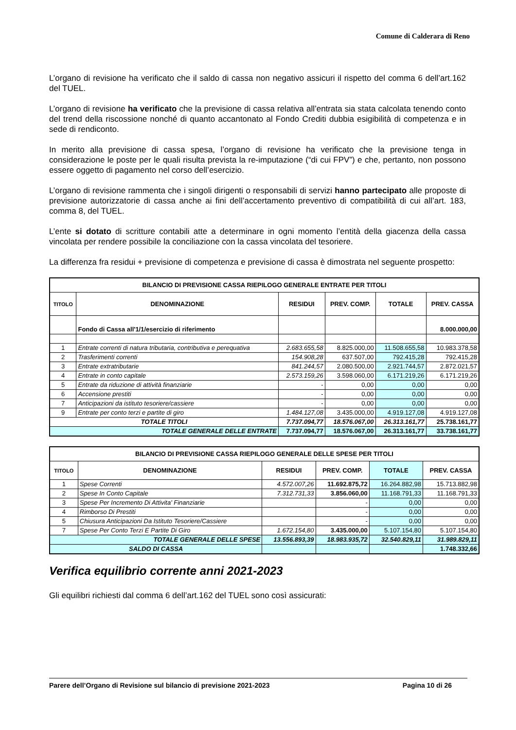Comune di Calderara di Reno
L’organo di revisione ha verificato che il saldo di cassa non negativo assicuri il rispetto del comma 6 dell’art.162 del TUEL.
L’organo di revisione ha verificato che la previsione di cassa relativa all’entrata sia stata calcolata tenendo conto del trend della riscossione nonché di quanto accantonato al Fondo Crediti dubbia esigibilità di competenza e in sede di rendiconto.
In merito alla previsione di cassa spesa, l’organo di revisione ha verificato che la previsione tenga in considerazione le poste per le quali risulta prevista la re-imputazione (“di cui FPV”) e che, pertanto, non possono essere oggetto di pagamento nel corso dell’esercizio.
L’organo di revisione rammenta che i singoli dirigenti o responsabili di servizi hanno partecipato alle proposte di previsione autorizzatorie di cassa anche ai fini dell’accertamento preventivo di compatibilità di cui all’art. 183, comma 8, del TUEL.
L’ente si dotato di scritture contabili atte a determinare in ogni momento l’entità della giacenza della cassa vincolata per rendere possibile la conciliazione con la cassa vincolata del tesoriere.
La differenza fra residui + previsione di competenza e previsione di cassa è dimostrata nel seguente prospetto:
| BILANCIO DI PREVISIONE CASSA RIEPILOGO GENERALE ENTRATE PER TITOLI | | | | | |
| --- | --- | --- | --- | --- | --- |
| TITOLO | DENOMINAZIONE | RESIDUI | PREV. COMP. | TOTALE | PREV. CASSA |
| | Fondo di Cassa all'1/1/esercizio di riferimento | | | | 8.000.000,00 |
| 1 | Entrate correnti di natura tributaria, contributiva e perequativa | 2.683.655,58 | 8.825.000,00 | 11.508.655,58 | 10.983.378,58 |
| 2 | Trasferimenti correnti | 154.908,28 | 637.507,00 | 792.415,28 | 792.415,28 |
| 3 | Entrate extratributarie | 841.244,57 | 2.080.500,00 | 2.921.744,57 | 2.872.021,57 |
| 4 | Entrate in conto capitale | 2.573.159,26 | 3.598.060,00 | 6.171.219,26 | 6.171.219,26 |
| 5 | Entrate da riduzione di attività finanziarie | - | 0,00 | 0,00 | 0,00 |
| 6 | Accensione prestiti | - | 0,00 | 0,00 | 0,00 |
| 7 | Anticipazioni da istituto tesoriere/cassiere | - | 0,00 | 0,00 | 0,00 |
| 9 | Entrate per conto terzi e partite di giro | 1.484.127,08 | 3.435.000,00 | 4.919.127,08 | 4.919.127,08 |
| TOTALE TITOLI | | 7.737.094,77 | 18.576.067,00 | 26.313.161,77 | 25.738.161,77 |
| TOTALE GENERALE DELLE ENTRATE | | 7.737.094,77 | 18.576.067,00 | 26.313.161,77 | 33.738.161,77 |
| BILANCIO DI PREVISIONE CASSA RIEPILOGO GENERALE DELLE SPESE PER TITOLI | | | | | |
| --- | --- | --- | --- | --- | --- |
| TITOLO | DENOMINAZIONE | RESIDUI | PREV. COMP. | TOTALE | PREV. CASSA |
| 1 | Spese Correnti | 4.572.007,26 | 11.692.875,72 | 16.264.882,98 | 15.713.882,98 |
| 2 | Spese In Conto Capitale | 7.312.731,33 | 3.856.060,00 | 11.168.791,33 | 11.168.791,33 |
| 3 | Spese Per Incremento Di Attivita' Finanziarie | | - | 0,00 | 0,00 |
| 4 | Rimborso Di Prestiti | | - | 0,00 | 0,00 |
| 5 | Chiusura Anticipazioni Da Istituto Tesoriere/Cassiere | | - | 0,00 | 0,00 |
| 7 | Spese Per Conto Terzi E Partite Di Giro | 1.672.154,80 | 3.435.000,00 | 5.107.154,80 | 5.107.154,80 |
| TOTALE GENERALE DELLE SPESE | | 13.556.893,39 | 18.983.935,72 | 32.540.829,11 | 31.989.829,11 |
| SALDO DI CASSA | | | | | 1.748.332,66 |
Verifica equilibrio corrente anni 2021-2023
Gli equilibri richiesti dal comma 6 dell’art.162 del TUEL sono così assicurati:
Parere dell’Organo di Revisione sul bilancio di previsione 2021-2023 Pagina 10 di 26